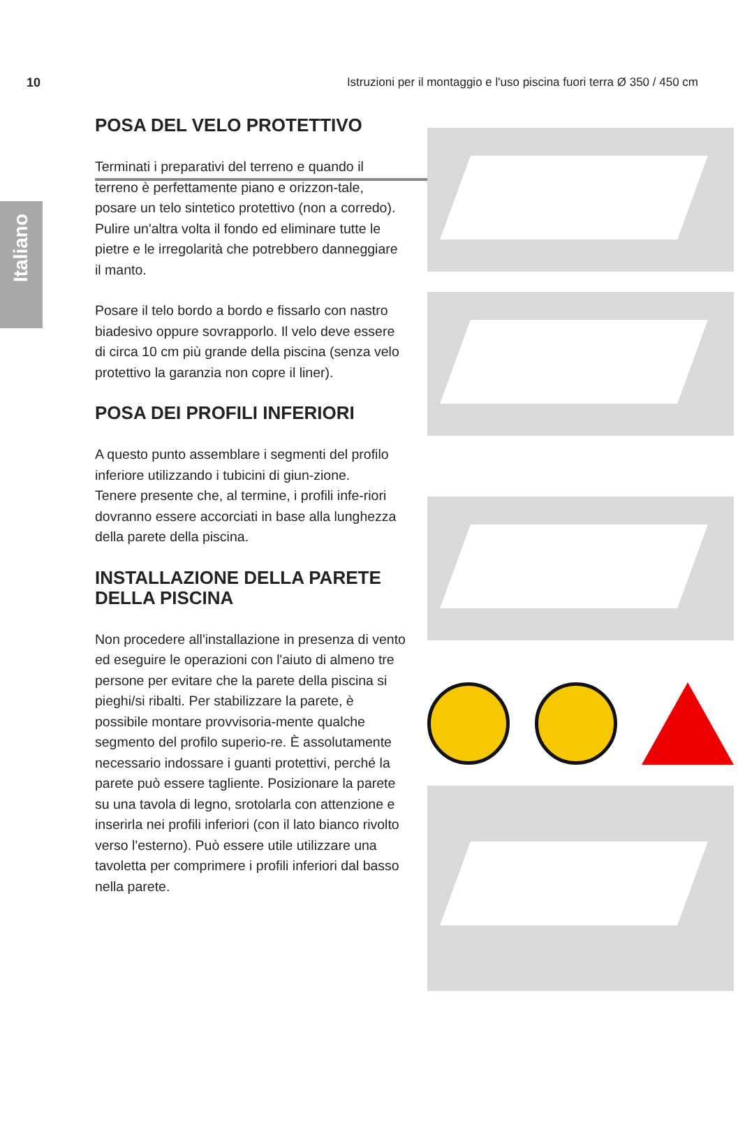10 Istruzioni per il montaggio e l'uso piscina fuori terra Ø 350 / 450 cm
Italiano
POSA DEL VELO PROTETTIVO
Terminati i preparativi del terreno e quando il terreno è perfettamente piano e orizzon-tale, posare un telo sintetico protettivo (non a corredo). Pulire un'altra volta il fondo ed eliminare tutte le pietre e le irregolarità che potrebbero danneggiare il manto.
Posare il telo bordo a bordo e fissarlo con nastro biadesivo oppure sovrapporlo. Il velo deve essere di circa 10 cm più grande della piscina (senza velo protettivo la garanzia non copre il liner).
POSA DEI PROFILI INFERIORI
A questo punto assemblare i segmenti del profilo inferiore utilizzando i tubicini di giun-zione.
Tenere presente che, al termine, i profili infe-riori dovranno essere accorciati in base alla lunghezza della parete della piscina.
INSTALLAZIONE DELLA PARETE DELLA PISCINA
Non procedere all'installazione in presenza di vento ed eseguire le operazioni con l'aiuto di almeno tre persone per evitare che la parete della piscina si pieghi/si ribalti. Per stabilizzare la parete, è possibile montare provvisoria-mente qualche segmento del profilo superio-re. È assolutamente necessario indossare i guanti protettivi, perché la parete può essere tagliente. Posizionare la parete su una tavola di legno, srotolarla con attenzione e inserirla nei profili inferiori (con il lato bianco rivolto verso l'esterno). Può essere utile utilizzare una tavoletta per comprimere i profili inferiori dal basso nella parete.